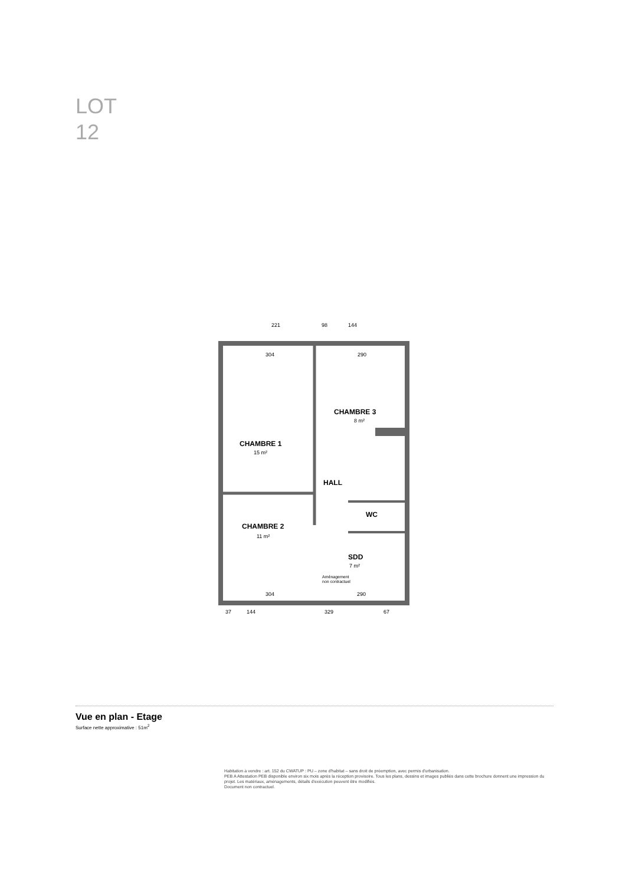LOT
12
221
98
144
304
290
CHAMBRE 1
15 m²
CHAMBRE 3
8 m²
HALL
WC
CHAMBRE 2
11 m²
SDD
7 m²
Aménagement
non contractuel
304
290
37
144
329
67
Vue en plan - Etage
Surface nette approximative : 51m<sup>2</sup>
Habitation à vendre : art. 152 du CWATUP : PU – zone d'habitat – sans droit de préemption, avec permis d'urbanisation.
PEB A Attestation PEB disponible environ six mois après la réception provisoire. Tous les plans, dessins et images publiés dans cette brochure donnent une impression du projet. Les matériaux, aménagements, détails d'exécution peuvent être modifiés.
Document non contractuel.